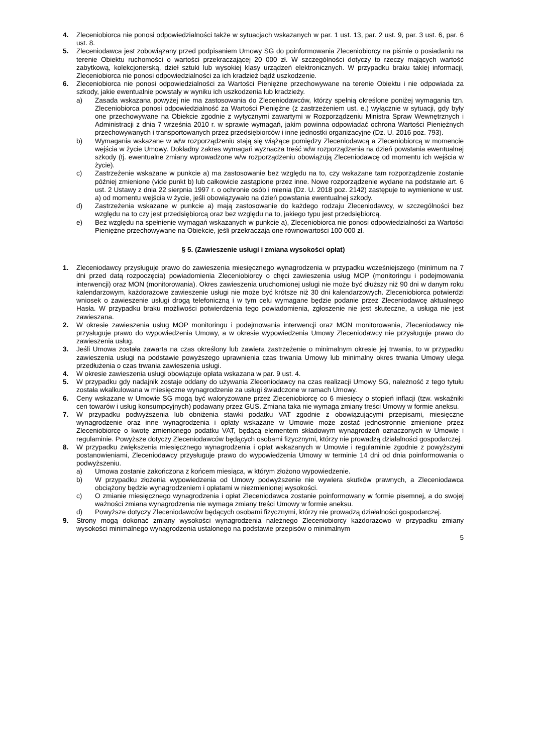4. Zleceniobiorca nie ponosi odpowiedzialności także w sytuacjach wskazanych w par. 1 ust. 13, par. 2 ust. 9, par. 3 ust. 6, par. 6 ust. 8.
5. Zleceniodawca jest zobowiązany przed podpisaniem Umowy SG do poinformowania Zleceniobiorcy na piśmie o posiadaniu na terenie Obiektu ruchomości o wartości przekraczającej 20 000 zł. W szczególności dotyczy to rzeczy mających wartość zabytkową, kolekcjonerską, dzieł sztuki lub wysokiej klasy urządzeń elektronicznych. W przypadku braku takiej informacji, Zleceniobiorca nie ponosi odpowiedzialności za ich kradzież bądź uszkodzenie.
6. Zleceniobiorca nie ponosi odpowiedzialności za Wartości Pieniężne przechowywane na terenie Obiektu i nie odpowiada za szkody, jakie ewentualnie powstały w wyniku ich uszkodzenia lub kradzieży.
a) Zasada wskazana powyżej nie ma zastosowania do Zleceniodawców, którzy spełnią określone poniżej wymagania tzn. Zleceniobiorca ponosi odpowiedzialność za Wartości Pieniężne (z zastrzeżeniem ust. e.) wyłącznie w sytuacji, gdy były one przechowywane na Obiekcie zgodnie z wytycznymi zawartymi w Rozporządzeniu Ministra Spraw Wewnętrznych i Administracji z dnia 7 września 2010 r. w sprawie wymagań, jakim powinna odpowiadać ochrona Wartości Pieniężnych przechowywanych i transportowanych przez przedsiębiorców i inne jednostki organizacyjne (Dz. U. 2016 poz. 793).
b) Wymagania wskazane w w/w rozporządzeniu stają się wiążące pomiędzy Zleceniodawcą a Zleceniobiorcą w momencie wejścia w życie Umowy. Dokładny zakres wymagań wyznacza treść w/w rozporządzenia na dzień powstania ewentualnej szkody (tj. ewentualne zmiany wprowadzone w/w rozporządzeniu obowiązują Zleceniodawcę od momentu ich wejścia w życie).
c) Zastrzeżenie wskazane w punkcie a) ma zastosowanie bez względu na to, czy wskazane tam rozporządzenie zostanie później zmienione (vide punkt b) lub całkowicie zastąpione przez inne. Nowe rozporządzenie wydane na podstawie art. 6 ust. 2 Ustawy z dnia 22 sierpnia 1997 r. o ochronie osób i mienia (Dz. U. 2018 poz. 2142) zastępuje to wymienione w ust. a) od momentu wejścia w życie, jeśli obowiązywało na dzień powstania ewentualnej szkody.
d) Zastrzeżenia wskazane w punkcie a) mają zastosowanie do każdego rodzaju Zleceniodawcy, w szczególności bez względu na to czy jest przedsiębiorcą oraz bez względu na to, jakiego typu jest przedsiębiorcą.
e) Bez względu na spełnienie wymagań wskazanych w punkcie a), Zleceniobiorca nie ponosi odpowiedzialności za Wartości Pieniężne przechowywane na Obiekcie, jeśli przekraczają one równowartości 100 000 zł.
§ 5. (Zawieszenie usługi i zmiana wysokości opłat)
1. Zleceniodawcy przysługuje prawo do zawieszenia miesięcznego wynagrodzenia w przypadku wcześniejszego (minimum na 7 dni przed datą rozpoczęcia) powiadomienia Zleceniobiorcy o chęci zawieszenia usług MOP (monitoringu i podejmowania interwencji) oraz MON (monitorowania). Okres zawieszenia uruchomionej usługi nie może być dłuższy niż 90 dni w danym roku kalendarzowym, każdorazowe zawieszenie usługi nie może być krótsze niż 30 dni kalendarzowych. Zleceniobiorca potwierdzi wniosek o zawieszenie usługi drogą telefoniczną i w tym celu wymagane będzie podanie przez Zleceniodawcę aktualnego Hasła. W przypadku braku możliwości potwierdzenia tego powiadomienia, zgłoszenie nie jest skuteczne, a usługa nie jest zawieszana.
2. W okresie zawieszenia usług MOP monitoringu i podejmowania interwencji oraz MON monitorowania, Zleceniodawcy nie przysługuje prawo do wypowiedzenia Umowy, a w okresie wypowiedzenia Umowy Zleceniodawcy nie przysługuje prawo do zawieszenia usług.
3. Jeśli Umowa została zawarta na czas określony lub zawiera zastrzeżenie o minimalnym okresie jej trwania, to w przypadku zawieszenia usługi na podstawie powyższego uprawnienia czas trwania Umowy lub minimalny okres trwania Umowy ulega przedłużenia o czas trwania zawieszenia usługi.
4. W okresie zawieszenia usługi obowiązuje opłata wskazana w par. 9 ust. 4.
5. W przypadku gdy nadajnik zostaje oddany do używania Zleceniodawcy na czas realizacji Umowy SG, należność z tego tytułu została wkalkulowana w miesięczne wynagrodzenie za usługi świadczone w ramach Umowy.
6. Ceny wskazane w Umowie SG mogą być waloryzowane przez Zleceniobiorcę co 6 miesięcy o stopień inflacji (tzw. wskaźniki cen towarów i usług konsumpcyjnych) podawany przez GUS. Zmiana taka nie wymaga zmiany treści Umowy w formie aneksu.
7. W przypadku podwyższenia lub obniżenia stawki podatku VAT zgodnie z obowiązującymi przepisami, miesięczne wynagrodzenie oraz inne wynagrodzenia i opłaty wskazane w Umowie może zostać jednostronnie zmienione przez Zleceniobiorcę o kwotę zmienionego podatku VAT, będącą elementem składowym wynagrodzeń oznaczonych w Umowie i regulaminie. Powyższe dotyczy Zleceniodawców będących osobami fizycznymi, którzy nie prowadzą działalności gospodarczej.
8. W przypadku zwiększenia miesięcznego wynagrodzenia i opłat wskazanych w Umowie i regulaminie zgodnie z powyższymi postanowieniami, Zleceniodawcy przysługuje prawo do wypowiedzenia Umowy w terminie 14 dni od dnia poinformowania o podwyższeniu.
a) Umowa zostanie zakończona z końcem miesiąca, w którym złożono wypowiedzenie.
b) W przypadku złożenia wypowiedzenia od Umowy podwyższenie nie wywiera skutków prawnych, a Zleceniodawca obciążony będzie wynagrodzeniem i opłatami w niezmienionej wysokości.
c) O zmianie miesięcznego wynagrodzenia i opłat Zleceniodawca zostanie poinformowany w formie pisemnej, a do swojej ważności zmiana wynagrodzenia nie wymaga zmiany treści Umowy w formie aneksu.
d) Powyższe dotyczy Zleceniodawców będących osobami fizycznymi, którzy nie prowadzą działalności gospodarczej.
9. Strony mogą dokonać zmiany wysokości wynagrodzenia należnego Zleceniobiorcy każdorazowo w przypadku zmiany wysokości minimalnego wynagrodzenia ustalonego na podstawie przepisów o minimalnym
5